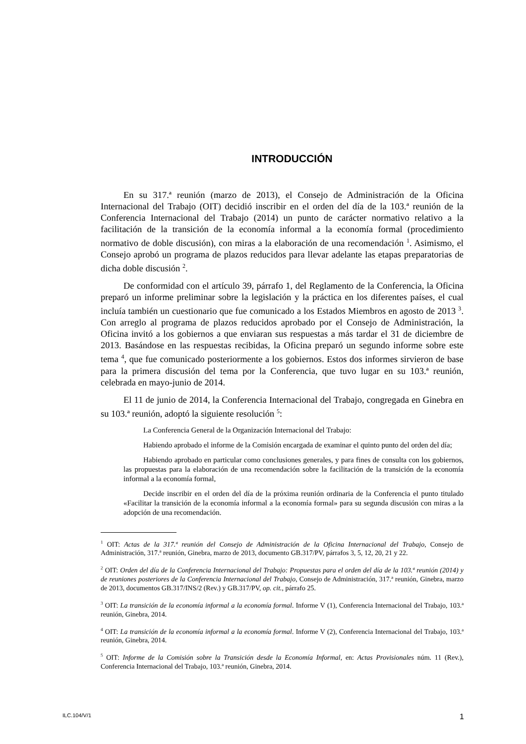INTRODUCCIÓN
En su 317.ª reunión (marzo de 2013), el Consejo de Administración de la Oficina Internacional del Trabajo (OIT) decidió inscribir en el orden del día de la 103.ª reunión de la Conferencia Internacional del Trabajo (2014) un punto de carácter normativo relativo a la facilitación de la transición de la economía informal a la economía formal (procedimiento normativo de doble discusión), con miras a la elaboración de una recomendación <sup>1</sup>. Asimismo, el Consejo aprobó un programa de plazos reducidos para llevar adelante las etapas preparatorias de dicha doble discusión <sup>2</sup>.
De conformidad con el artículo 39, párrafo 1, del Reglamento de la Conferencia, la Oficina preparó un informe preliminar sobre la legislación y la práctica en los diferentes países, el cual incluía también un cuestionario que fue comunicado a los Estados Miembros en agosto de 2013 <sup>3</sup>. Con arreglo al programa de plazos reducidos aprobado por el Consejo de Administración, la Oficina invitó a los gobiernos a que enviaran sus respuestas a más tardar el 31 de diciembre de 2013. Basándose en las respuestas recibidas, la Oficina preparó un segundo informe sobre este tema <sup>4</sup>, que fue comunicado posteriormente a los gobiernos. Estos dos informes sirvieron de base para la primera discusión del tema por la Conferencia, que tuvo lugar en su 103.ª reunión, celebrada en mayo-junio de 2014.
El 11 de junio de 2014, la Conferencia Internacional del Trabajo, congregada en Ginebra en su 103.ª reunión, adoptó la siguiente resolución <sup>5</sup>:
La Conferencia General de la Organización Internacional del Trabajo:
Habiendo aprobado el informe de la Comisión encargada de examinar el quinto punto del orden del día;
Habiendo aprobado en particular como conclusiones generales, y para fines de consulta con los gobiernos, las propuestas para la elaboración de una recomendación sobre la facilitación de la transición de la economía informal a la economía formal,
Decide inscribir en el orden del día de la próxima reunión ordinaria de la Conferencia el punto titulado «Facilitar la transición de la economía informal a la economía formal» para su segunda discusión con miras a la adopción de una recomendación.
<sup>1</sup> OIT: Actas de la 317.ª reunión del Consejo de Administración de la Oficina Internacional del Trabajo, Consejo de Administración, 317.ª reunión, Ginebra, marzo de 2013, documento GB.317/PV, párrafos 3, 5, 12, 20, 21 y 22.
<sup>2</sup> OIT: Orden del día de la Conferencia Internacional del Trabajo: Propuestas para el orden del día de la 103.ª reunión (2014) y de reuniones posteriores de la Conferencia Internacional del Trabajo, Consejo de Administración, 317.ª reunión, Ginebra, marzo de 2013, documentos GB.317/INS/2 (Rev.) y GB.317/PV, op. cit., párrafo 25.
<sup>3</sup> OIT: La transición de la economía informal a la economía formal. Informe V (1), Conferencia Internacional del Trabajo, 103.ª reunión, Ginebra, 2014.
<sup>4</sup> OIT: La transición de la economía informal a la economía formal. Informe V (2), Conferencia Internacional del Trabajo, 103.ª reunión, Ginebra, 2014.
<sup>5</sup> OIT: Informe de la Comisión sobre la Transición desde la Economía Informal, en: Actas Provisionales núm. 11 (Rev.), Conferencia Internacional del Trabajo, 103.ª reunión, Ginebra, 2014.
ILC.104/V/1 1